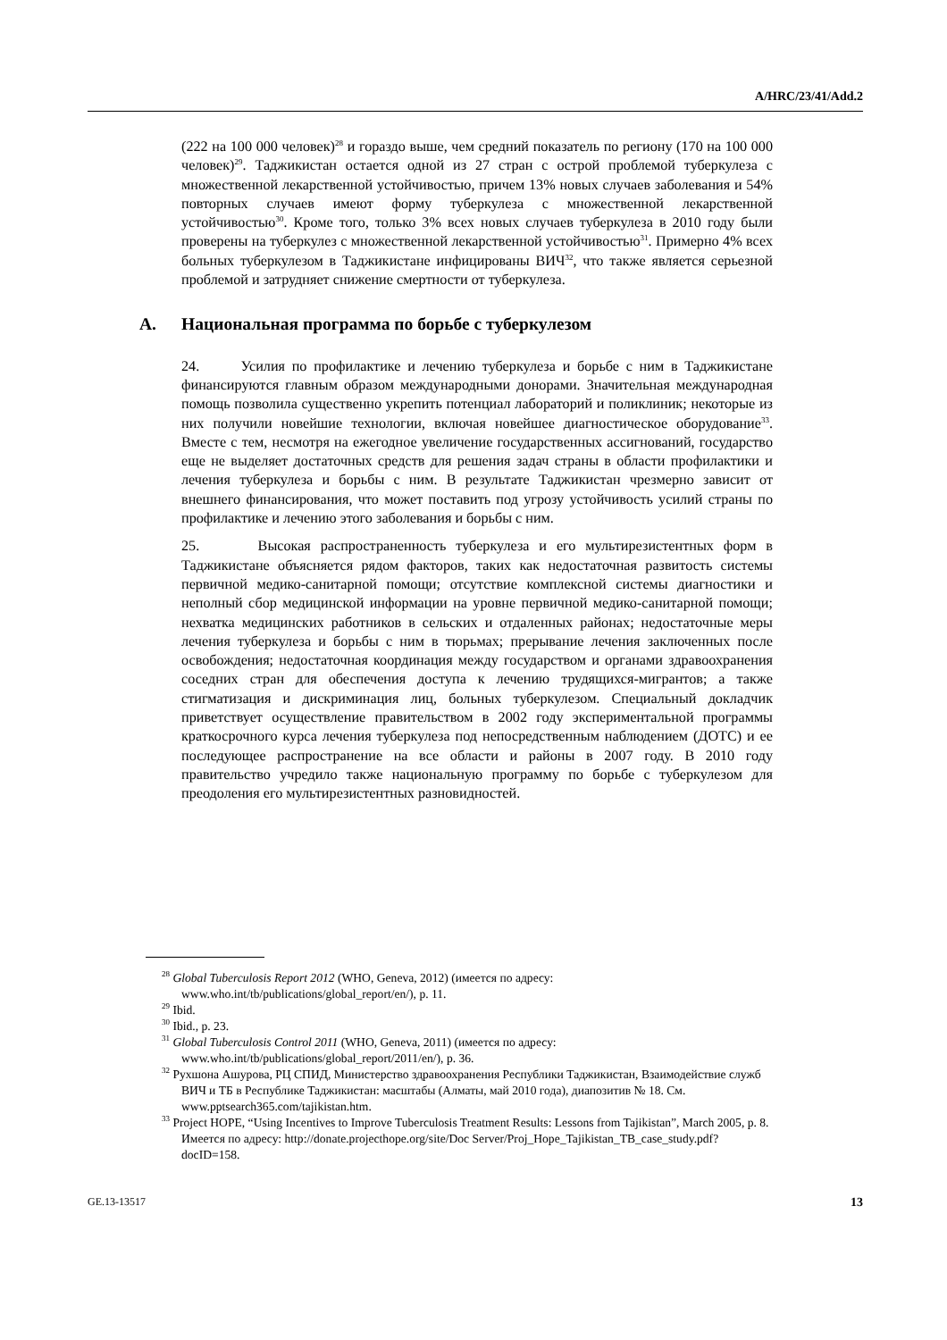A/HRC/23/41/Add.2
(222 на 100 000 человек)<sup>28</sup> и гораздо выше, чем средний показатель по региону (170 на 100 000 человек)<sup>29</sup>. Таджикистан остается одной из 27 стран с острой проблемой туберкулеза с множественной лекарственной устойчивостью, причем 13% новых случаев заболевания и 54% повторных случаев имеют форму туберкулеза с множественной лекарственной устойчивостью<sup>30</sup>. Кроме того, только 3% всех новых случаев туберкулеза в 2010 году были проверены на туберкулез с множественной лекарственной устойчивостью<sup>31</sup>. Примерно 4% всех больных туберкулезом в Таджикистане инфицированы ВИЧ<sup>32</sup>, что также является серьезной проблемой и затрудняет снижение смертности от туберкулеза.
A. Национальная программа по борьбе с туберкулезом
24. Усилия по профилактике и лечению туберкулеза и борьбе с ним в Таджикистане финансируются главным образом международными донорами. Значительная международная помощь позволила существенно укрепить потенциал лабораторий и поликлиник; некоторые из них получили новейшие технологии, включая новейшее диагностическое оборудование<sup>33</sup>. Вместе с тем, несмотря на ежегодное увеличение государственных ассигнований, государство еще не выделяет достаточных средств для решения задач страны в области профилактики и лечения туберкулеза и борьбы с ним. В результате Таджикистан чрезмерно зависит от внешнего финансирования, что может поставить под угрозу устойчивость усилий страны по профилактике и лечению этого заболевания и борьбы с ним.
25. Высокая распространенность туберкулеза и его мультирезистентных форм в Таджикистане объясняется рядом факторов, таких как недостаточная развитость системы первичной медико-санитарной помощи; отсутствие комплексной системы диагностики и неполный сбор медицинской информации на уровне первичной медико-санитарной помощи; нехватка медицинских работников в сельских и отдаленных районах; недостаточные меры лечения туберкулеза и борьбы с ним в тюрьмах; прерывание лечения заключенных после освобождения; недостаточная координация между государством и органами здравоохранения соседних стран для обеспечения доступа к лечению трудящихся-мигрантов; а также стигматизация и дискриминация лиц, больных туберкулезом. Специальный докладчик приветствует осуществление правительством в 2002 году экспериментальной программы краткосрочного курса лечения туберкулеза под непосредственным наблюдением (ДОТС) и ее последующее распространение на все области и районы в 2007 году. В 2010 году правительство учредило также национальную программу по борьбе с туберкулезом для преодоления его мультирезистентных разновидностей.
<sup>28</sup> Global Tuberculosis Report 2012 (WHO, Geneva, 2012) (имеется по адресу: www.who.int/tb/publications/global_report/en/), p. 11.
<sup>29</sup> Ibid.
<sup>30</sup> Ibid., p. 23.
<sup>31</sup> Global Tuberculosis Control 2011 (WHO, Geneva, 2011) (имеется по адресу: www.who.int/tb/publications/global_report/2011/en/), p. 36.
<sup>32</sup> Рухшона Ашурова, РЦ СПИД, Министерство здравоохранения Республики Таджикистан, Взаимодействие служб ВИЧ и ТБ в Республике Таджикистан: масштабы (Алматы, май 2010 года), диапозитив № 18. См. www.pptsearch365.com/tajikistan.htm.
<sup>33</sup> Project HOPE, “Using Incentives to Improve Tuberculosis Treatment Results: Lessons from Tajikistan”, March 2005, p. 8. Имеется по адресу: http://donate.projecthope.org/site/Doc Server/Proj_Hope_Tajikistan_TB_case_study.pdf?docID=158.
GE.13-13517 13